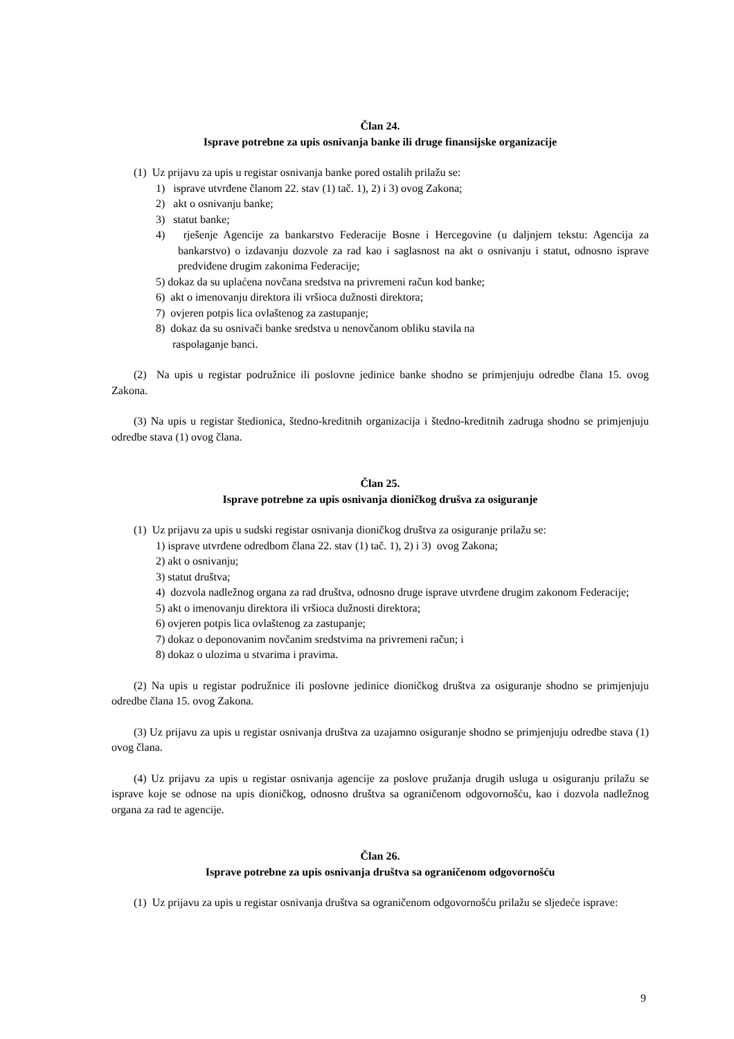Član 24.
Isprave potrebne za upis osnivanja banke ili druge finansijske organizacije
(1) Uz prijavu za upis u registar osnivanja banke pored ostalih prilažu se:
1) isprave utvrđene članom 22. stav (1) tač. 1), 2) i 3) ovog Zakona;
2) akt o osnivanju banke;
3) statut banke;
4) rješenje Agencije za bankarstvo Federacije Bosne i Hercegovine (u daljnjem tekstu: Agencija za bankarstvo) o izdavanju dozvole za rad kao i saglasnost na akt o osnivanju i statut, odnosno isprave predviđene drugim zakonima Federacije;
5) dokaz da su uplaćena novčana sredstva na privremeni račun kod banke;
6) akt o imenovanju direktora ili vršioca dužnosti direktora;
7) ovjeren potpis lica ovlaštenog za zastupanje;
8) dokaz da su osnivači banke sredstva u nenovčanom obliku stavila na
raspolaganje banci.
(2) Na upis u registar podružnice ili poslovne jedinice banke shodno se primjenjuju odredbe člana 15. ovog Zakona.
(3) Na upis u registar štedionica, štedno-kreditnih organizacija i štedno-kreditnih zadruga shodno se primjenjuju odredbe stava (1) ovog člana.
Član 25.
Isprave potrebne za upis osnivanja dioničkog drušva za osiguranje
(1) Uz prijavu za upis u sudski registar osnivanja dioničkog društva za osiguranje prilažu se:
1) isprave utvrđene odredbom člana 22. stav (1) tač. 1), 2) i 3) ovog Zakona;
2) akt o osnivanju;
3) statut društva;
4) dozvola nadležnog organa za rad društva, odnosno druge isprave utvrđene drugim zakonom Federacije;
5) akt o imenovanju direktora ili vršioca dužnosti direktora;
6) ovjeren potpis lica ovlaštenog za zastupanje;
7) dokaz o deponovanim novčanim sredstvima na privremeni račun; i
8) dokaz o ulozima u stvarima i pravima.
(2) Na upis u registar podružnice ili poslovne jedinice dioničkog društva za osiguranje shodno se primjenjuju odredbe člana 15. ovog Zakona.
(3) Uz prijavu za upis u registar osnivanja društva za uzajamno osiguranje shodno se primjenjuju odredbe stava (1) ovog člana.
(4) Uz prijavu za upis u registar osnivanja agencije za poslove pružanja drugih usluga u osiguranju prilažu se isprave koje se odnose na upis dioničkog, odnosno društva sa ograničenom odgovornošću, kao i dozvola nadležnog organa za rad te agencije.
Član 26.
Isprave potrebne za upis osnivanja društva sa ograničenom odgovornošću
(1) Uz prijavu za upis u registar osnivanja društva sa ograničenom odgovornošću prilažu se sljedeće isprave:
9